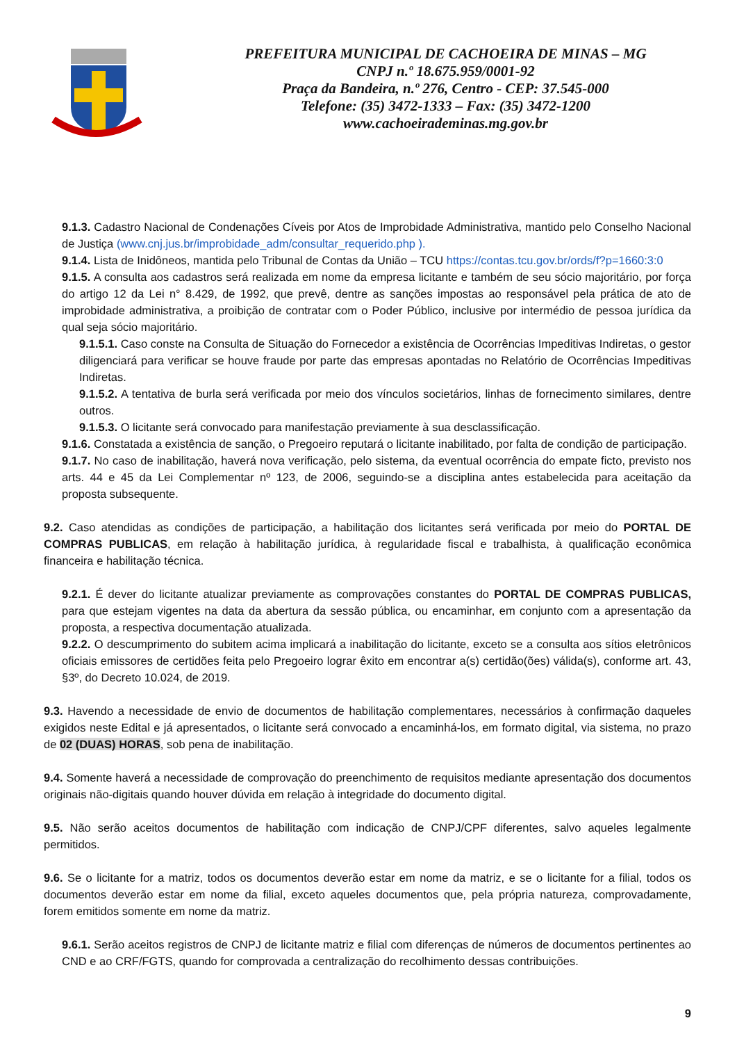PREFEITURA MUNICIPAL DE CACHOEIRA DE MINAS – MG
CNPJ n.º 18.675.959/0001-92
Praça da Bandeira, n.º 276, Centro - CEP: 37.545-000
Telefone: (35) 3472-1333 – Fax: (35) 3472-1200
www.cachoeirademinas.mg.gov.br
9.1.3. Cadastro Nacional de Condenações Cíveis por Atos de Improbidade Administrativa, mantido pelo Conselho Nacional de Justiça (www.cnj.jus.br/improbidade_adm/consultar_requerido.php ).
9.1.4. Lista de Inidôneos, mantida pelo Tribunal de Contas da União – TCU https://contas.tcu.gov.br/ords/f?p=1660:3:0
9.1.5. A consulta aos cadastros será realizada em nome da empresa licitante e também de seu sócio majoritário, por força do artigo 12 da Lei n° 8.429, de 1992, que prevê, dentre as sanções impostas ao responsável pela prática de ato de improbidade administrativa, a proibição de contratar com o Poder Público, inclusive por intermédio de pessoa jurídica da qual seja sócio majoritário.
9.1.5.1. Caso conste na Consulta de Situação do Fornecedor a existência de Ocorrências Impeditivas Indiretas, o gestor diligenciará para verificar se houve fraude por parte das empresas apontadas no Relatório de Ocorrências Impeditivas Indiretas.
9.1.5.2. A tentativa de burla será verificada por meio dos vínculos societários, linhas de fornecimento similares, dentre outros.
9.1.5.3. O licitante será convocado para manifestação previamente à sua desclassificação.
9.1.6. Constatada a existência de sanção, o Pregoeiro reputará o licitante inabilitado, por falta de condição de participação.
9.1.7. No caso de inabilitação, haverá nova verificação, pelo sistema, da eventual ocorrência do empate ficto, previsto nos arts. 44 e 45 da Lei Complementar nº 123, de 2006, seguindo-se a disciplina antes estabelecida para aceitação da proposta subsequente.
9.2. Caso atendidas as condições de participação, a habilitação dos licitantes será verificada por meio do PORTAL DE COMPRAS PUBLICAS, em relação à habilitação jurídica, à regularidade fiscal e trabalhista, à qualificação econômica financeira e habilitação técnica.
9.2.1. É dever do licitante atualizar previamente as comprovações constantes do PORTAL DE COMPRAS PUBLICAS, para que estejam vigentes na data da abertura da sessão pública, ou encaminhar, em conjunto com a apresentação da proposta, a respectiva documentação atualizada.
9.2.2. O descumprimento do subitem acima implicará a inabilitação do licitante, exceto se a consulta aos sítios eletrônicos oficiais emissores de certidões feita pelo Pregoeiro lograr êxito em encontrar a(s) certidão(ões) válida(s), conforme art. 43, §3º, do Decreto 10.024, de 2019.
9.3. Havendo a necessidade de envio de documentos de habilitação complementares, necessários à confirmação daqueles exigidos neste Edital e já apresentados, o licitante será convocado a encaminhá-los, em formato digital, via sistema, no prazo de 02 (DUAS) HORAS, sob pena de inabilitação.
9.4. Somente haverá a necessidade de comprovação do preenchimento de requisitos mediante apresentação dos documentos originais não-digitais quando houver dúvida em relação à integridade do documento digital.
9.5. Não serão aceitos documentos de habilitação com indicação de CNPJ/CPF diferentes, salvo aqueles legalmente permitidos.
9.6. Se o licitante for a matriz, todos os documentos deverão estar em nome da matriz, e se o licitante for a filial, todos os documentos deverão estar em nome da filial, exceto aqueles documentos que, pela própria natureza, comprovadamente, forem emitidos somente em nome da matriz.
9.6.1. Serão aceitos registros de CNPJ de licitante matriz e filial com diferenças de números de documentos pertinentes ao CND e ao CRF/FGTS, quando for comprovada a centralização do recolhimento dessas contribuições.
9